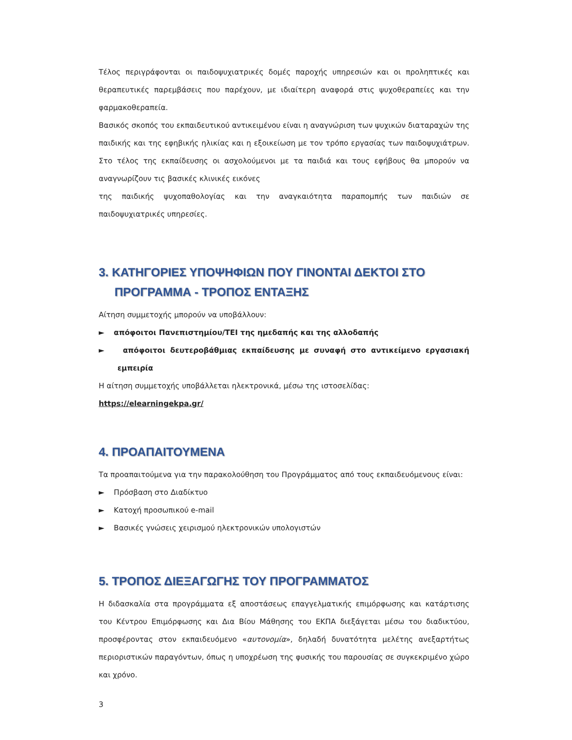Τέλος περιγράφονται οι παιδοψυχιατρικές δομές παροχής υπηρεσιών και οι προληπτικές και θεραπευτικές παρεμβάσεις που παρέχουν, με ιδιαίτερη αναφορά στις ψυχοθεραπείες και την φαρμακοθεραπεία.
Βασικός σκοπός του εκπαιδευτικού αντικειμένου είναι η αναγνώριση των ψυχικών διαταραχών της παιδικής και της εφηβικής ηλικίας και η εξοικείωση με τον τρόπο εργασίας των παιδοψυχιάτρων. Στο τέλος της εκπαίδευσης οι ασχολούμενοι με τα παιδιά και τους εφήβους θα μπορούν να αναγνωρίζουν τις βασικές κλινικές εικόνες
της παιδικής ψυχοπαθολογίας και την αναγκαιότητα παραπομπής των παιδιών σε παιδοψυχιατρικές υπηρεσίες.
3. ΚΑΤΗΓΟΡΙΕΣ ΥΠΟΨΗΦΙΩΝ ΠΟΥ ΓΙΝΟΝΤΑΙ ΔΕΚΤΟΙ ΣΤΟ ΠΡΟΓΡΑΜΜΑ - ΤΡΟΠΟΣ ΕΝΤΑΞΗΣ
Αίτηση συμμετοχής μπορούν να υποβάλλουν:
► απόφοιτοι Πανεπιστημίου/ΤΕΙ της ημεδαπής και της αλλοδαπής
► απόφοιτοι δευτεροβάθμιας εκπαίδευσης με συναφή στο αντικείμενο εργασιακή εμπειρία
Η αίτηση συμμετοχής υποβάλλεται ηλεκτρονικά, μέσω της ιστοσελίδας:
https://elearningekpa.gr/
4. ΠΡΟΑΠΑΙΤΟΥΜΕΝΑ
Τα προαπαιτούμενα για την παρακολούθηση του Προγράμματος από τους εκπαιδευόμενους είναι:
► Πρόσβαση στο Διαδίκτυο
► Κατοχή προσωπικού e-mail
► Βασικές γνώσεις χειρισμού ηλεκτρονικών υπολογιστών
5. ΤΡΟΠΟΣ ΔΙΕΞΑΓΩΓΗΣ ΤΟΥ ΠΡΟΓΡΑΜΜΑΤΟΣ
Η διδασκαλία στα προγράμματα εξ αποστάσεως επαγγελματικής επιμόρφωσης και κατάρτισης του Κέντρου Επιμόρφωσης και Δια Βίου Μάθησης του ΕΚΠΑ διεξάγεται μέσω του διαδικτύου, προσφέροντας στον εκπαιδευόμενο «αυτονομία», δηλαδή δυνατότητα μελέτης ανεξαρτήτως περιοριστικών παραγόντων, όπως η υποχρέωση της φυσικής του παρουσίας σε συγκεκριμένο χώρο και χρόνο.
3